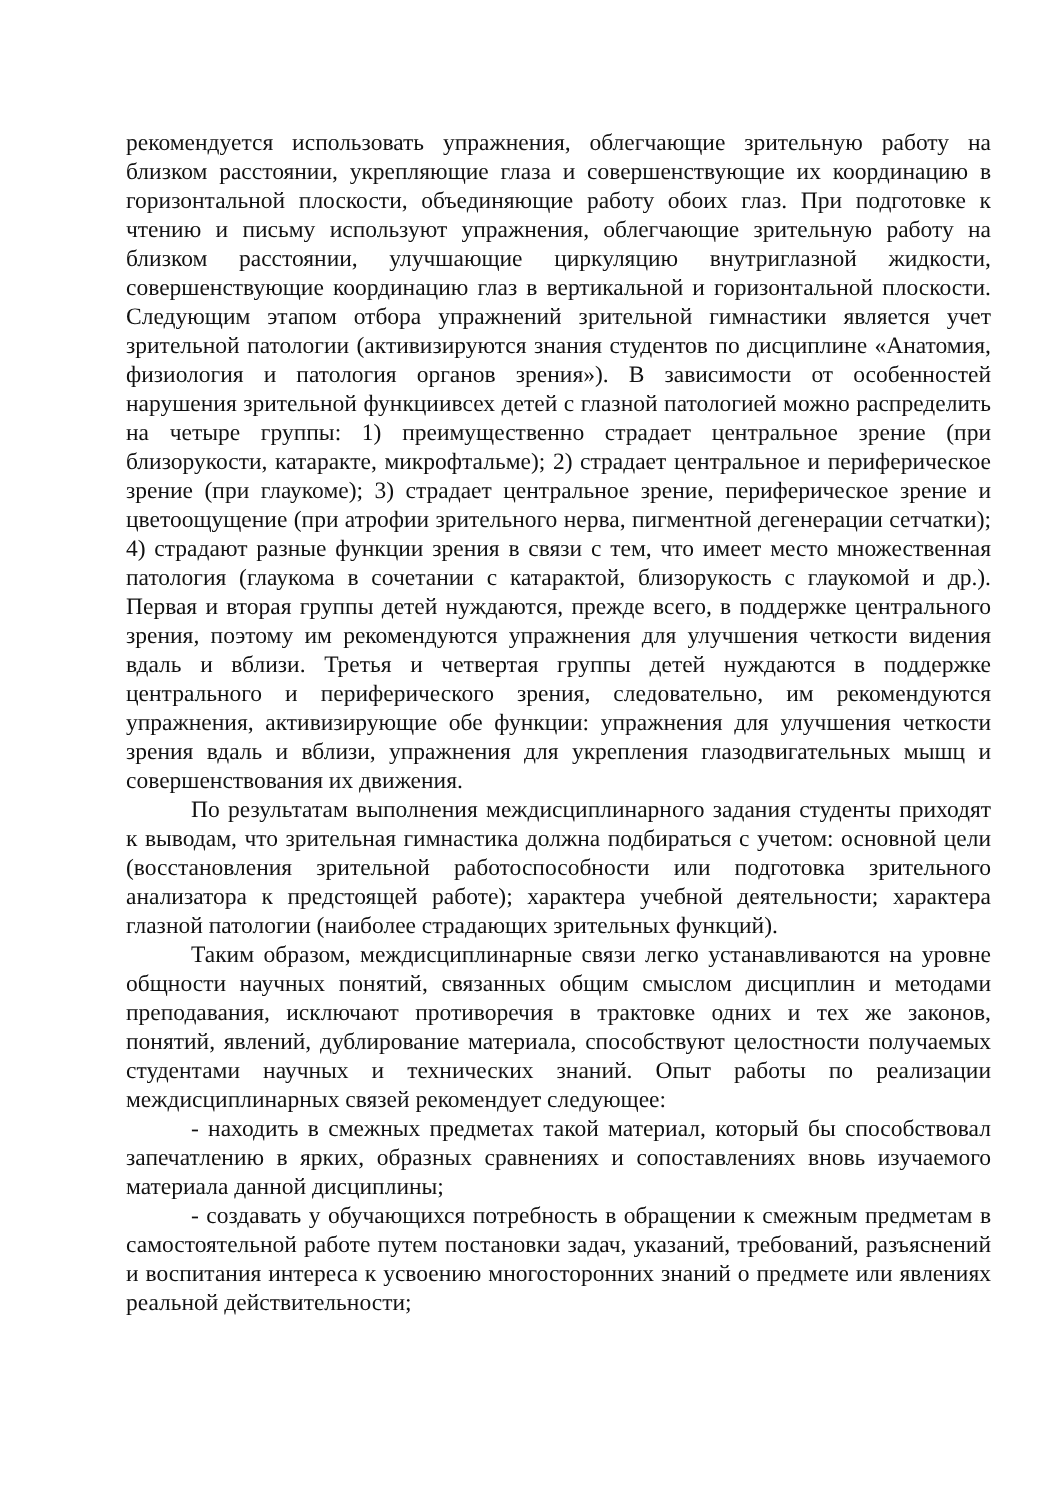рекомендуется использовать упражнения, облегчающие зрительную работу на близком расстоянии, укрепляющие глаза и совершенствующие их координацию в горизонтальной плоскости, объединяющие работу обоих глаз. При подготовке к чтению и письму используют упражнения, облегчающие зрительную работу на близком расстоянии, улучшающие циркуляцию внутриглазной жидкости, совершенствующие координацию глаз в вертикальной и горизонтальной плоскости. Следующим этапом отбора упражнений зрительной гимнастики является учет зрительной патологии (активизируются знания студентов по дисциплине «Анатомия, физиология и патология органов зрения»). В зависимости от особенностей нарушения зрительной функциивсех детей с глазной патологией можно распределить на четыре группы: 1) преимущественно страдает центральное зрение (при близорукости, катаракте, микрофтальме); 2) страдает центральное и периферическое зрение (при глаукоме); 3) страдает центральное зрение, периферическое зрение и цветоощущение (при атрофии зрительного нерва, пигментной дегенерации сетчатки); 4) страдают разные функции зрения в связи с тем, что имеет место множественная патология (глаукома в сочетании с катарактой, близорукость с глаукомой и др.). Первая и вторая группы детей нуждаются, прежде всего, в поддержке центрального зрения, поэтому им рекомендуются упражнения для улучшения четкости видения вдаль и вблизи. Третья и четвертая группы детей нуждаются в поддержке центрального и периферического зрения, следовательно, им рекомендуются упражнения, активизирующие обе функции: упражнения для улучшения четкости зрения вдаль и вблизи, упражнения для укрепления глазодвигательных мышц и совершенствования их движения.
По результатам выполнения междисциплинарного задания студенты приходят к выводам, что зрительная гимнастика должна подбираться с учетом: основной цели (восстановления зрительной работоспособности или подготовка зрительного анализатора к предстоящей работе); характера учебной деятельности; характера глазной патологии (наиболее страдающих зрительных функций).
Таким образом, междисциплинарные связи легко устанавливаются на уровне общности научных понятий, связанных общим смыслом дисциплин и методами преподавания, исключают противоречия в трактовке одних и тех же законов, понятий, явлений, дублирование материала, способствуют целостности получаемых студентами научных и технических знаний. Опыт работы по реализации междисциплинарных связей рекомендует следующее:
- находить в смежных предметах такой материал, который бы способствовал запечатлению в ярких, образных сравнениях и сопоставлениях вновь изучаемого материала данной дисциплины;
- создавать у обучающихся потребность в обращении к смежным предметам в самостоятельной работе путем постановки задач, указаний, требований, разъяснений и воспитания интереса к усвоению многосторонних знаний о предмете или явлениях реальной действительности;